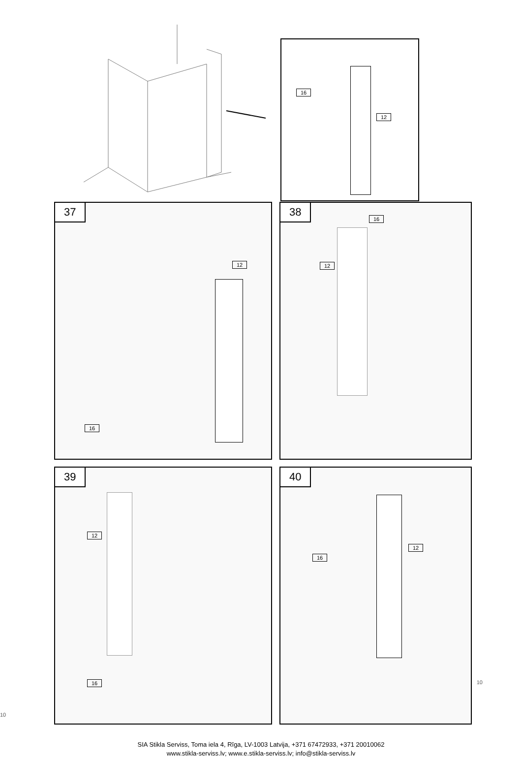16
12
37
12
16
38
16
12
39
12
16
40
16
12
SIA Stikla Serviss, Toma iela 4, Rīga, LV-1003 Latvija, +371 67472933, +371 20010062
www.stikla-serviss.lv; www.e.stikla-serviss.lv; info@stikla-serviss.lv
10
10